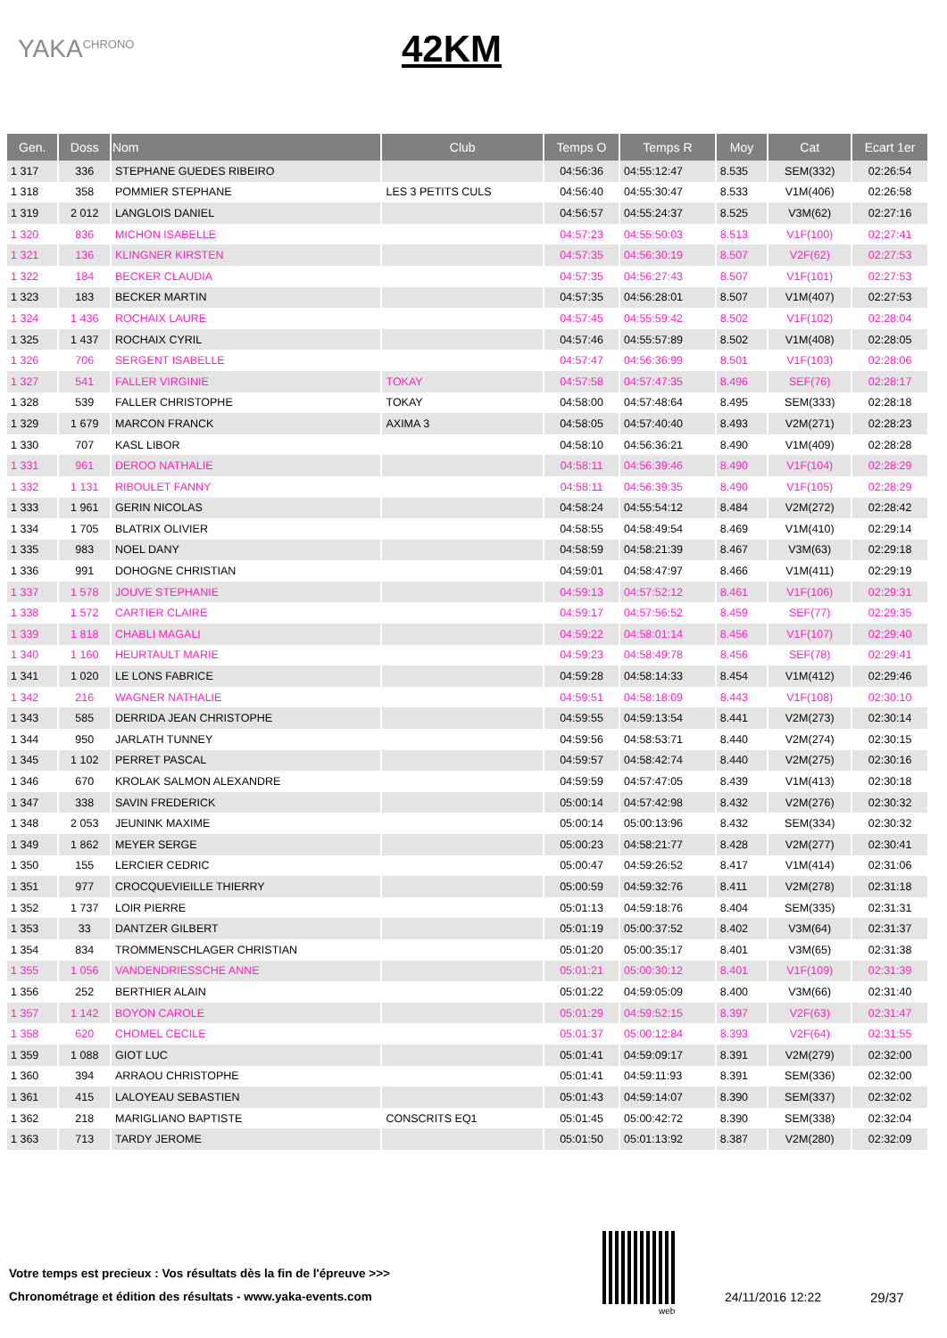YAKA<sup>CHRONO</sup>
42KM
| Gen. | Doss | Nom | Club | Temps O | Temps R | Moy | Cat | Ecart 1er |
| --- | --- | --- | --- | --- | --- | --- | --- | --- |
| 1 317 | 336 | STEPHANE GUEDES RIBEIRO | | 04:56:36 | 04:55:12:47 | 8.535 | SEM(332) | 02:26:54 |
| 1 318 | 358 | POMMIER STEPHANE | LES 3 PETITS CULS | 04:56:40 | 04:55:30:47 | 8.533 | V1M(406) | 02:26:58 |
| 1 319 | 2 012 | LANGLOIS DANIEL | | 04:56:57 | 04:55:24:37 | 8.525 | V3M(62) | 02:27:16 |
| 1 320 | 836 | MICHON ISABELLE | | 04:57:23 | 04:55:50:03 | 8.513 | V1F(100) | 02:27:41 |
| 1 321 | 136 | KLINGNER KIRSTEN | | 04:57:35 | 04:56:30:19 | 8.507 | V2F(62) | 02:27:53 |
| 1 322 | 184 | BECKER CLAUDIA | | 04:57:35 | 04:56:27:43 | 8.507 | V1F(101) | 02:27:53 |
| 1 323 | 183 | BECKER MARTIN | | 04:57:35 | 04:56:28:01 | 8.507 | V1M(407) | 02:27:53 |
| 1 324 | 1 436 | ROCHAIX LAURE | | 04:57:45 | 04:55:59:42 | 8.502 | V1F(102) | 02:28:04 |
| 1 325 | 1 437 | ROCHAIX CYRIL | | 04:57:46 | 04:55:57:89 | 8.502 | V1M(408) | 02:28:05 |
| 1 326 | 706 | SERGENT ISABELLE | | 04:57:47 | 04:56:36:99 | 8.501 | V1F(103) | 02:28:06 |
| 1 327 | 541 | FALLER VIRGINIE | TOKAY | 04:57:58 | 04:57:47:35 | 8.496 | SEF(76) | 02:28:17 |
| 1 328 | 539 | FALLER CHRISTOPHE | TOKAY | 04:58:00 | 04:57:48:64 | 8.495 | SEM(333) | 02:28:18 |
| 1 329 | 1 679 | MARCON FRANCK | AXIMA 3 | 04:58:05 | 04:57:40:40 | 8.493 | V2M(271) | 02:28:23 |
| 1 330 | 707 | KASL LIBOR | | 04:58:10 | 04:56:36:21 | 8.490 | V1M(409) | 02:28:28 |
| 1 331 | 961 | DEROO NATHALIE | | 04:58:11 | 04:56:39:46 | 8.490 | V1F(104) | 02:28:29 |
| 1 332 | 1 131 | RIBOULET FANNY | | 04:58:11 | 04:56:39:35 | 8.490 | V1F(105) | 02:28:29 |
| 1 333 | 1 961 | GERIN NICOLAS | | 04:58:24 | 04:55:54:12 | 8.484 | V2M(272) | 02:28:42 |
| 1 334 | 1 705 | BLATRIX OLIVIER | | 04:58:55 | 04:58:49:54 | 8.469 | V1M(410) | 02:29:14 |
| 1 335 | 983 | NOEL DANY | | 04:58:59 | 04:58:21:39 | 8.467 | V3M(63) | 02:29:18 |
| 1 336 | 991 | DOHOGNE CHRISTIAN | | 04:59:01 | 04:58:47:97 | 8.466 | V1M(411) | 02:29:19 |
| 1 337 | 1 578 | JOUVE STEPHANIE | | 04:59:13 | 04:57:52:12 | 8.461 | V1F(106) | 02:29:31 |
| 1 338 | 1 572 | CARTIER CLAIRE | | 04:59:17 | 04:57:56:52 | 8.459 | SEF(77) | 02:29:35 |
| 1 339 | 1 818 | CHABLI MAGALI | | 04:59:22 | 04:58:01:14 | 8.456 | V1F(107) | 02:29:40 |
| 1 340 | 1 160 | HEURTAULT MARIE | | 04:59:23 | 04:58:49:78 | 8.456 | SEF(78) | 02:29:41 |
| 1 341 | 1 020 | LE LONS FABRICE | | 04:59:28 | 04:58:14:33 | 8.454 | V1M(412) | 02:29:46 |
| 1 342 | 216 | WAGNER NATHALIE | | 04:59:51 | 04:58:18:09 | 8.443 | V1F(108) | 02:30:10 |
| 1 343 | 585 | DERRIDA JEAN CHRISTOPHE | | 04:59:55 | 04:59:13:54 | 8.441 | V2M(273) | 02:30:14 |
| 1 344 | 950 | JARLATH TUNNEY | | 04:59:56 | 04:58:53:71 | 8.440 | V2M(274) | 02:30:15 |
| 1 345 | 1 102 | PERRET PASCAL | | 04:59:57 | 04:58:42:74 | 8.440 | V2M(275) | 02:30:16 |
| 1 346 | 670 | KROLAK SALMON ALEXANDRE | | 04:59:59 | 04:57:47:05 | 8.439 | V1M(413) | 02:30:18 |
| 1 347 | 338 | SAVIN FREDERICK | | 05:00:14 | 04:57:42:98 | 8.432 | V2M(276) | 02:30:32 |
| 1 348 | 2 053 | JEUNINK MAXIME | | 05:00:14 | 05:00:13:96 | 8.432 | SEM(334) | 02:30:32 |
| 1 349 | 1 862 | MEYER SERGE | | 05:00:23 | 04:58:21:77 | 8.428 | V2M(277) | 02:30:41 |
| 1 350 | 155 | LERCIER CEDRIC | | 05:00:47 | 04:59:26:52 | 8.417 | V1M(414) | 02:31:06 |
| 1 351 | 977 | CROCQUEVIEILLE THIERRY | | 05:00:59 | 04:59:32:76 | 8.411 | V2M(278) | 02:31:18 |
| 1 352 | 1 737 | LOIR PIERRE | | 05:01:13 | 04:59:18:76 | 8.404 | SEM(335) | 02:31:31 |
| 1 353 | 33 | DANTZER GILBERT | | 05:01:19 | 05:00:37:52 | 8.402 | V3M(64) | 02:31:37 |
| 1 354 | 834 | TROMMENSCHLAGER CHRISTIAN | | 05:01:20 | 05:00:35:17 | 8.401 | V3M(65) | 02:31:38 |
| 1 355 | 1 056 | VANDENDRIESSCHE ANNE | | 05:01:21 | 05:00:30:12 | 8.401 | V1F(109) | 02:31:39 |
| 1 356 | 252 | BERTHIER ALAIN | | 05:01:22 | 04:59:05:09 | 8.400 | V3M(66) | 02:31:40 |
| 1 357 | 1 142 | BOYON CAROLE | | 05:01:29 | 04:59:52:15 | 8.397 | V2F(63) | 02:31:47 |
| 1 358 | 620 | CHOMEL CECILE | | 05:01:37 | 05:00:12:84 | 8.393 | V2F(64) | 02:31:55 |
| 1 359 | 1 088 | GIOT LUC | | 05:01:41 | 04:59:09:17 | 8.391 | V2M(279) | 02:32:00 |
| 1 360 | 394 | ARRAOU CHRISTOPHE | | 05:01:41 | 04:59:11:93 | 8.391 | SEM(336) | 02:32:00 |
| 1 361 | 415 | LALOYEAU SEBASTIEN | | 05:01:43 | 04:59:14:07 | 8.390 | SEM(337) | 02:32:02 |
| 1 362 | 218 | MARIGLIANO BAPTISTE | CONSCRITS EQ1 | 05:01:45 | 05:00:42:72 | 8.390 | SEM(338) | 02:32:04 |
| 1 363 | 713 | TARDY JEROME | | 05:01:50 | 05:01:13:92 | 8.387 | V2M(280) | 02:32:09 |
Votre temps est precieux : Vos résultats dès la fin de l'épreuve >>>
Chronométrage et édition des résultats - www.yaka-events.com
web
24/11/2016 12:22 29/37